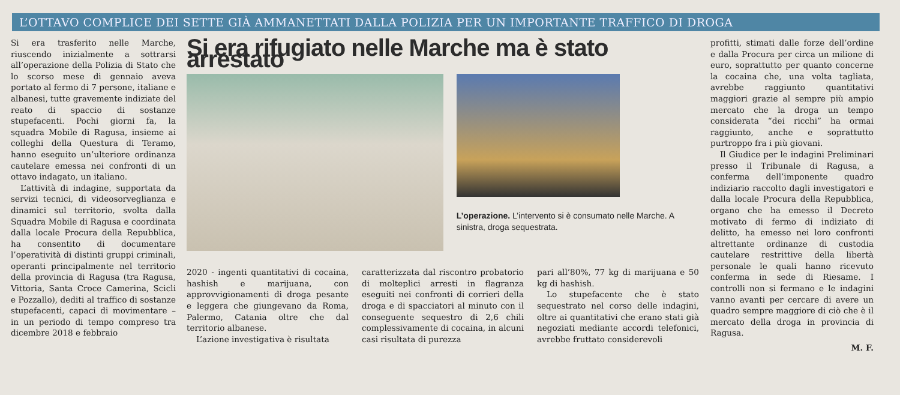L’OTTAVO COMPLICE DEI SETTE GIÀ AMMANETTATI DALLA POLIZIA PER UN IMPORTANTE TRAFFICO DI DROGA
Si era trasferito nelle Marche, riuscendo inizialmente a sottrarsi all’operazione della Polizia di Stato che lo scorso mese di gennaio aveva portato al fermo di 7 persone, italiane e albanesi, tutte gravemente indiziate del reato di spaccio di sostanze stupefacenti. Pochi giorni fa, la squadra Mobile di Ragusa, insieme ai colleghi della Questura di Teramo, hanno eseguito un’ulteriore ordinanza cautelare emessa nei confronti di un ottavo indagato, un italiano.
L’attività di indagine, supportata da servizi tecnici, di videosorveglianza e dinamici sul territorio, svolta dalla Squadra Mobile di Ragusa e coordinata dalla locale Procura della Repubblica, ha consentito di documentare l’operatività di distinti gruppi criminali, operanti principalmente nel territorio della provincia di Ragusa (tra Ragusa, Vittoria, Santa Croce Camerina, Scicli e Pozzallo), dediti al traffico di sostanze stupefacenti, capaci di movimentare – in un periodo di tempo compreso tra dicembre 2018 e febbraio
Si era rifugiato nelle Marche ma è stato arrestato
L’operazione. L’intervento si è consumato nelle Marche. A sinistra, droga sequestrata.
2020 - ingenti quantitativi di cocaina, hashish e marijuana, con approvvigionamenti di droga pesante e leggera che giungevano da Roma, Palermo, Catania oltre che dal territorio albanese.
L’azione investigativa è risultata
caratterizzata dal riscontro probatorio di molteplici arresti in flagranza eseguiti nei confronti di corrieri della droga e di spacciatori al minuto con il conseguente sequestro di 2,6 chili complessivamente di cocaina, in alcuni casi risultata di purezza
pari all’80%, 77 kg di marijuana e 50 kg di hashish.
Lo stupefacente che è stato sequestrato nel corso delle indagini, oltre ai quantitativi che erano stati già negoziati mediante accordi telefonici, avrebbe fruttato considerevoli
profitti, stimati dalle forze dell’ordine e dalla Procura per circa un milione di euro, soprattutto per quanto concerne la cocaina che, una volta tagliata, avrebbe raggiunto quantitativi maggiori grazie al sempre più ampio mercato che la droga un tempo considerata “dei ricchi” ha ormai raggiunto, anche e soprattutto purtroppo fra i più giovani.
Il Giudice per le indagini Preliminari presso il Tribunale di Ragusa, a conferma dell’imponente quadro indiziario raccolto dagli investigatori e dalla locale Procura della Repubblica, organo che ha emesso il Decreto motivato di fermo di indiziato di delitto, ha emesso nei loro confronti altrettante ordinanze di custodia cautelare restrittive della libertà personale le quali hanno ricevuto conferma in sede di Riesame. I controlli non si fermano e le indagini vanno avanti per cercare di avere un quadro sempre maggiore di ciò che è il mercato della droga in provincia di Ragusa.
M. F.